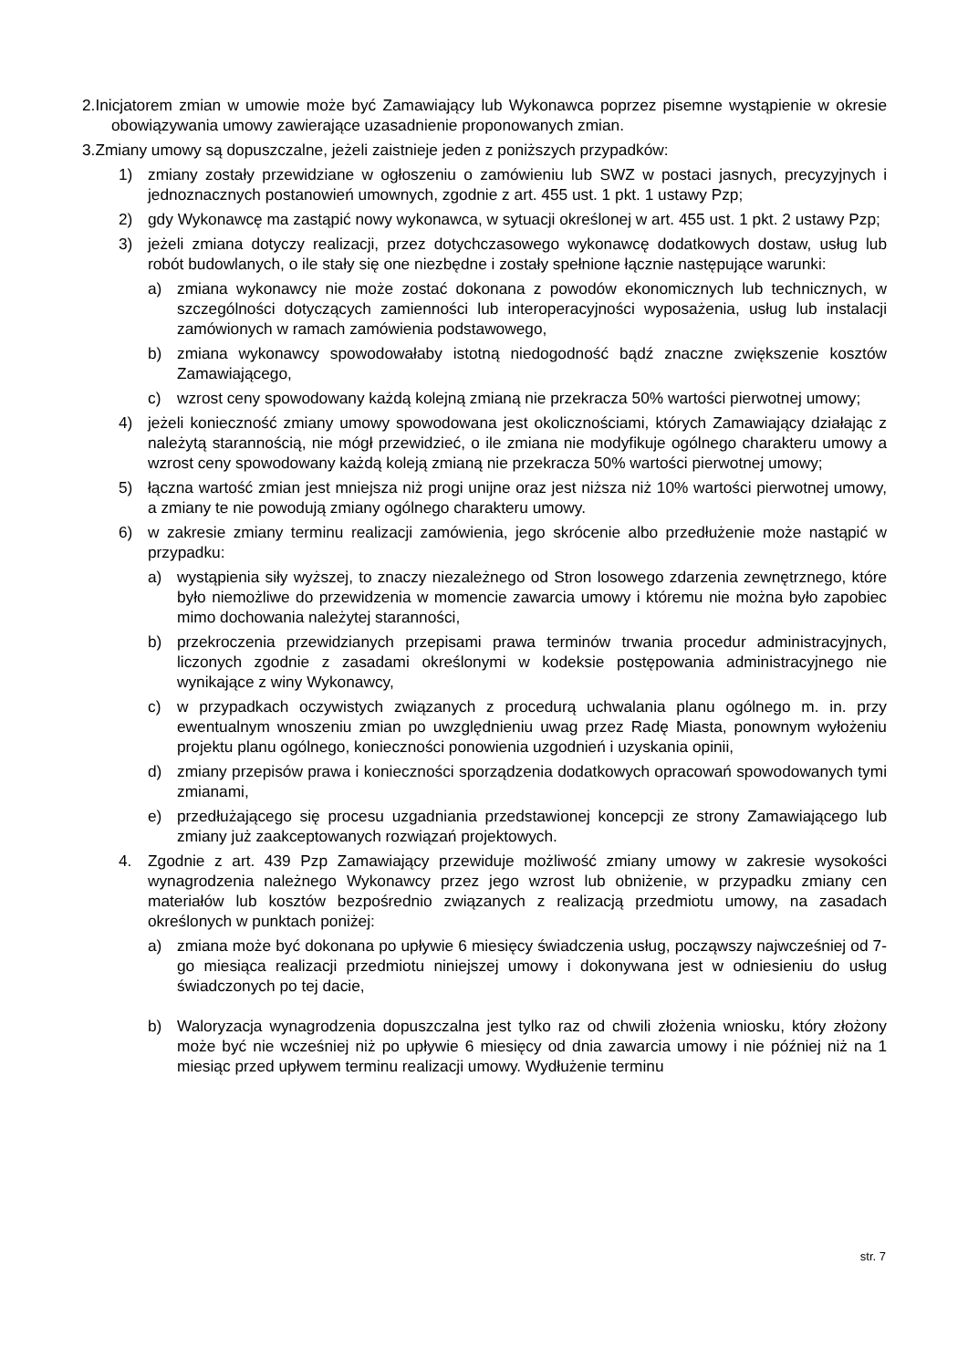2.Inicjatorem zmian w umowie może być Zamawiający lub Wykonawca poprzez pisemne wystąpienie w okresie obowiązywania umowy zawierające uzasadnienie proponowanych zmian.
3.Zmiany umowy są dopuszczalne, jeżeli zaistnieje jeden z poniższych przypadków:
1) zmiany zostały przewidziane w ogłoszeniu o zamówieniu lub SWZ w postaci jasnych, precyzyjnych i jednoznacznych postanowień umownych, zgodnie z art. 455 ust. 1 pkt. 1 ustawy Pzp;
2) gdy Wykonawcę ma zastąpić nowy wykonawca, w sytuacji określonej w art. 455 ust. 1 pkt. 2 ustawy Pzp;
3) jeżeli zmiana dotyczy realizacji, przez dotychczasowego wykonawcę dodatkowych dostaw, usług lub robót budowlanych, o ile stały się one niezbędne i zostały spełnione łącznie następujące warunki:
a) zmiana wykonawcy nie może zostać dokonana z powodów ekonomicznych lub technicznych, w szczególności dotyczących zamienności lub interoperacyjności wyposażenia, usług lub instalacji zamówionych w ramach zamówienia podstawowego,
b) zmiana wykonawcy spowodowałaby istotną niedogodność bądź znaczne zwiększenie kosztów Zamawiającego,
c) wzrost ceny spowodowany każdą kolejną zmianą nie przekracza 50% wartości pierwotnej umowy;
4) jeżeli konieczność zmiany umowy spowodowana jest okolicznościami, których Zamawiający działając z należytą starannością, nie mógł przewidzieć, o ile zmiana nie modyfikuje ogólnego charakteru umowy a wzrost ceny spowodowany każdą koleją zmianą nie przekracza 50% wartości pierwotnej umowy;
5) łączna wartość zmian jest mniejsza niż progi unijne oraz jest niższa niż 10% wartości pierwotnej umowy, a zmiany te nie powodują zmiany ogólnego charakteru umowy.
6) w zakresie zmiany terminu realizacji zamówienia, jego skrócenie albo przedłużenie może nastąpić w przypadku:
a) wystąpienia siły wyższej, to znaczy niezależnego od Stron losowego zdarzenia zewnętrznego, które było niemożliwe do przewidzenia w momencie zawarcia umowy i któremu nie można było zapobiec mimo dochowania należytej staranności,
b) przekroczenia przewidzianych przepisami prawa terminów trwania procedur administracyjnych, liczonych zgodnie z zasadami określonymi w kodeksie postępowania administracyjnego nie wynikające z winy Wykonawcy,
c) w przypadkach oczywistych związanych z procedurą uchwalania planu ogólnego m. in. przy ewentualnym wnoszeniu zmian po uwzględnieniu uwag przez Radę Miasta, ponownym wyłożeniu projektu planu ogólnego, konieczności ponowienia uzgodnień i uzyskania opinii,
d) zmiany przepisów prawa i konieczności sporządzenia dodatkowych opracowań spowodowanych tymi zmianami,
e) przedłużającego się procesu uzgadniania przedstawionej koncepcji ze strony Zamawiającego lub zmiany już zaakceptowanych rozwiązań projektowych.
4. Zgodnie z art. 439 Pzp Zamawiający przewiduje możliwość zmiany umowy w zakresie wysokości wynagrodzenia należnego Wykonawcy przez jego wzrost lub obniżenie, w przypadku zmiany cen materiałów lub kosztów bezpośrednio związanych z realizacją przedmiotu umowy, na zasadach określonych w punktach poniżej:
a) zmiana może być dokonana po upływie 6 miesięcy świadczenia usług, począwszy najwcześniej od 7-go miesiąca realizacji przedmiotu niniejszej umowy i dokonywana jest w odniesieniu do usług świadczonych po tej dacie,
b) Waloryzacja wynagrodzenia dopuszczalna jest tylko raz od chwili złożenia wniosku, który złożony może być nie wcześniej niż po upływie 6 miesięcy od dnia zawarcia umowy i nie później niż na 1 miesiąc przed upływem terminu realizacji umowy. Wydłużenie terminu
str. 7